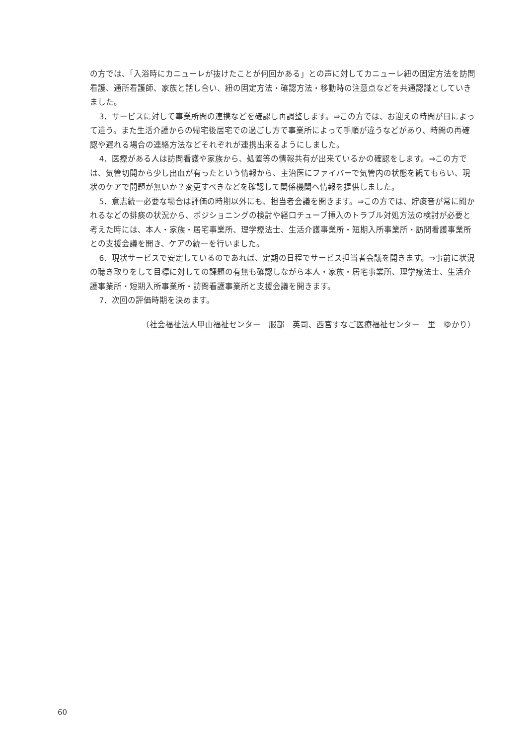の方では、「入浴時にカニューレが抜けたことが何回かある」との声に対してカニューレ紐の固定方法を訪問看護、通所看護師、家族と話し合い、紐の固定方法・確認方法・移動時の注意点などを共通認識としていきました。
3．サービスに対して事業所間の連携などを確認し再調整します。⇒この方では、お迎えの時間が日によって違う。また生活介護からの帰宅後居宅での過ごし方で事業所によって手順が違うなどがあり、時間の再確認や遅れる場合の連絡方法などそれぞれが連携出来るようにしました。
4．医療がある人は訪問看護や家族から、処置等の情報共有が出来ているかの確認をします。⇒この方では、気管切開から少し出血が有ったという情報から、主治医にファイバーで気管内の状態を観てもらい、現状のケアで問題が無いか？変更すべきなどを確認して関係機関へ情報を提供しました。
5．意志統一必要な場合は評価の時期以外にも、担当者会議を開きます。⇒この方では、貯痰音が常に聞かれるなどの排痰の状況から、ポジショニングの検討や経口チューブ挿入のトラブル対処方法の検討が必要と考えた時には、本人・家族・居宅事業所、理学療法士、生活介護事業所・短期入所事業所・訪問看護事業所との支援会議を開き、ケアの統一を行いました。
6．現状サービスで安定しているのであれば、定期の日程でサービス担当者会議を開きます。⇒事前に状況の聴き取りをして目標に対しての課題の有無も確認しながら本人・家族・居宅事業所、理学療法士、生活介護事業所・短期入所事業所・訪問看護事業所と支援会議を開きます。
7．次回の評価時期を決めます。
（社会福祉法人甲山福祉センター　服部　英司、西宮すなご医療福祉センター　里　ゆかり）
60